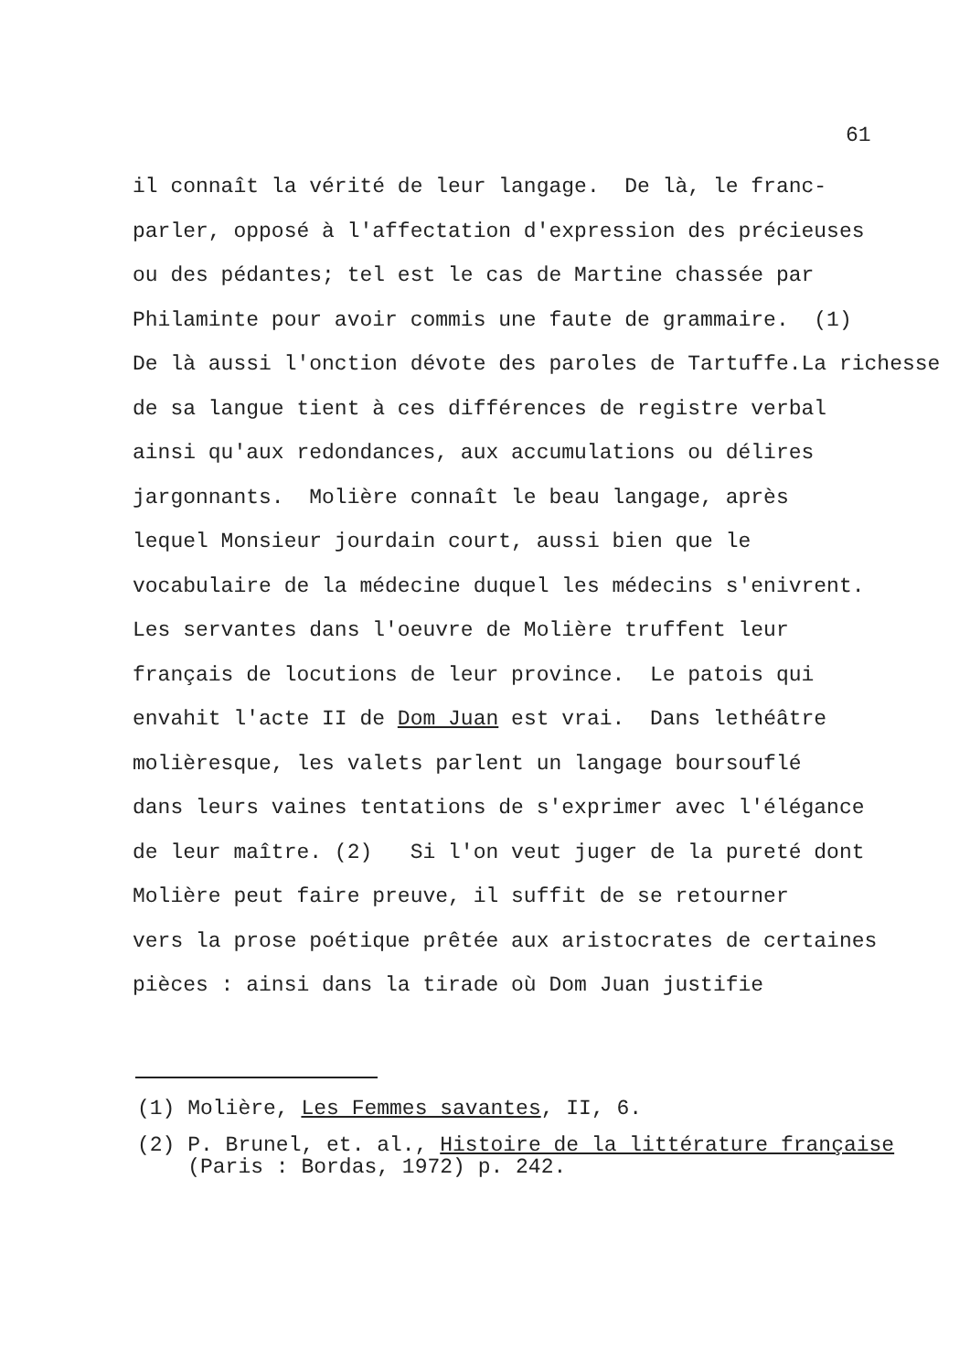61
il connaît la vérité de leur langage. De là, le franc- parler, opposé à l'affectation d'expression des précieuses ou des pédantes; tel est le cas de Martine chassée par Philaminte pour avoir commis une faute de grammaire. (1) De là aussi l'onction dévote des paroles de Tartuffe.La richesse de sa langue tient à ces différences de registre verbal ainsi qu'aux redondances, aux accumulations ou délires jargonnants. Molière connaît le beau langage, après lequel Monsieur jourdain court, aussi bien que le vocabulaire de la médecine duquel les médecins s'enivrent. Les servantes dans l'oeuvre de Molière truffent leur français de locutions de leur province. Le patois qui envahit l'acte II de Dom Juan est vrai. Dans lethéâtre molièresque, les valets parlent un langage boursouflé dans leurs vaines tentations de s'exprimer avec l'élégance de leur maître. (2) Si l'on veut juger de la pureté dont Molière peut faire preuve, il suffit de se retourner vers la prose poétique prêtée aux aristocrates de certaines pièces : ainsi dans la tirade où Dom Juan justifie
(1) Molière, Les Femmes savantes, II, 6.
(2) P. Brunel, et. al., Histoire de la littérature française (Paris : Bordas, 1972) p. 242.